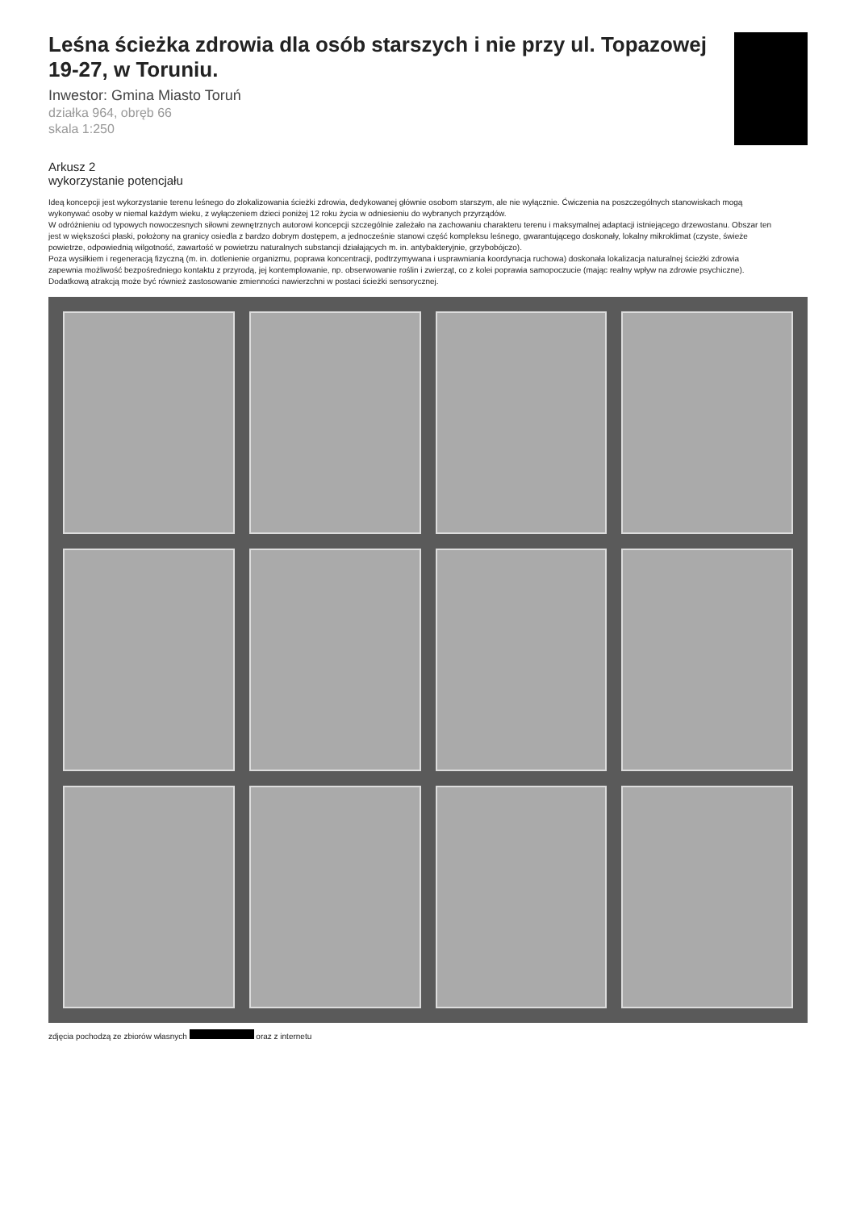Leśna ścieżka zdrowia dla osób starszych i nie przy ul. Topazowej 19-27, w Toruniu.
Inwestor: Gmina Miasto Toruń
działka 964, obręb 66
skala 1:250
Arkusz 2
wykorzystanie potencjału
Ideą koncepcji jest wykorzystanie terenu leśnego do zlokalizowania ścieżki zdrowia, dedykowanej głównie osobom starszym, ale nie wyłącznie. Ćwiczenia na poszczególnych stanowiskach mogą wykonywać osoby w niemal każdym wieku, z wyłączeniem dzieci poniżej 12 roku życia w odniesieniu do wybranych przyrządów.
W odróżnieniu od typowych nowoczesnych siłowni zewnętrznych autorowi koncepcji szczególnie zależało na zachowaniu charakteru terenu i maksymalnej adaptacji istniejącego drzewostanu. Obszar ten jest w większości płaski, położony na granicy osiedla z bardzo dobrym dostępem, a jednocześnie stanowi część kompleksu leśnego, gwarantującego doskonały, lokalny mikroklimat (czyste, świeże powietrze, odpowiednią wilgotność, zawartość w powietrzu naturalnych substancji działających m. in. antybakteryjnie, grzybobójczo).
Poza wysiłkiem i regeneracją fizyczną (m. in. dotlenienie organizmu, poprawa koncentracji, podtrzymywana i usprawniania koordynacja ruchowa) doskonała lokalizacja naturalnej ścieżki zdrowia zapewnia możliwość bezpośredniego kontaktu z przyrodą, jej kontemplowanie, np. obserwowanie roślin i zwierząt, co z kolei poprawia samopoczucie (mając realny wpływ na zdrowie psychiczne).
Dodatkową atrakcją może być również zastosowanie zmienności nawierzchni w postaci ścieżki sensorycznej.
zdjęcia pochodzą ze zbiorów własnych oraz z internetu